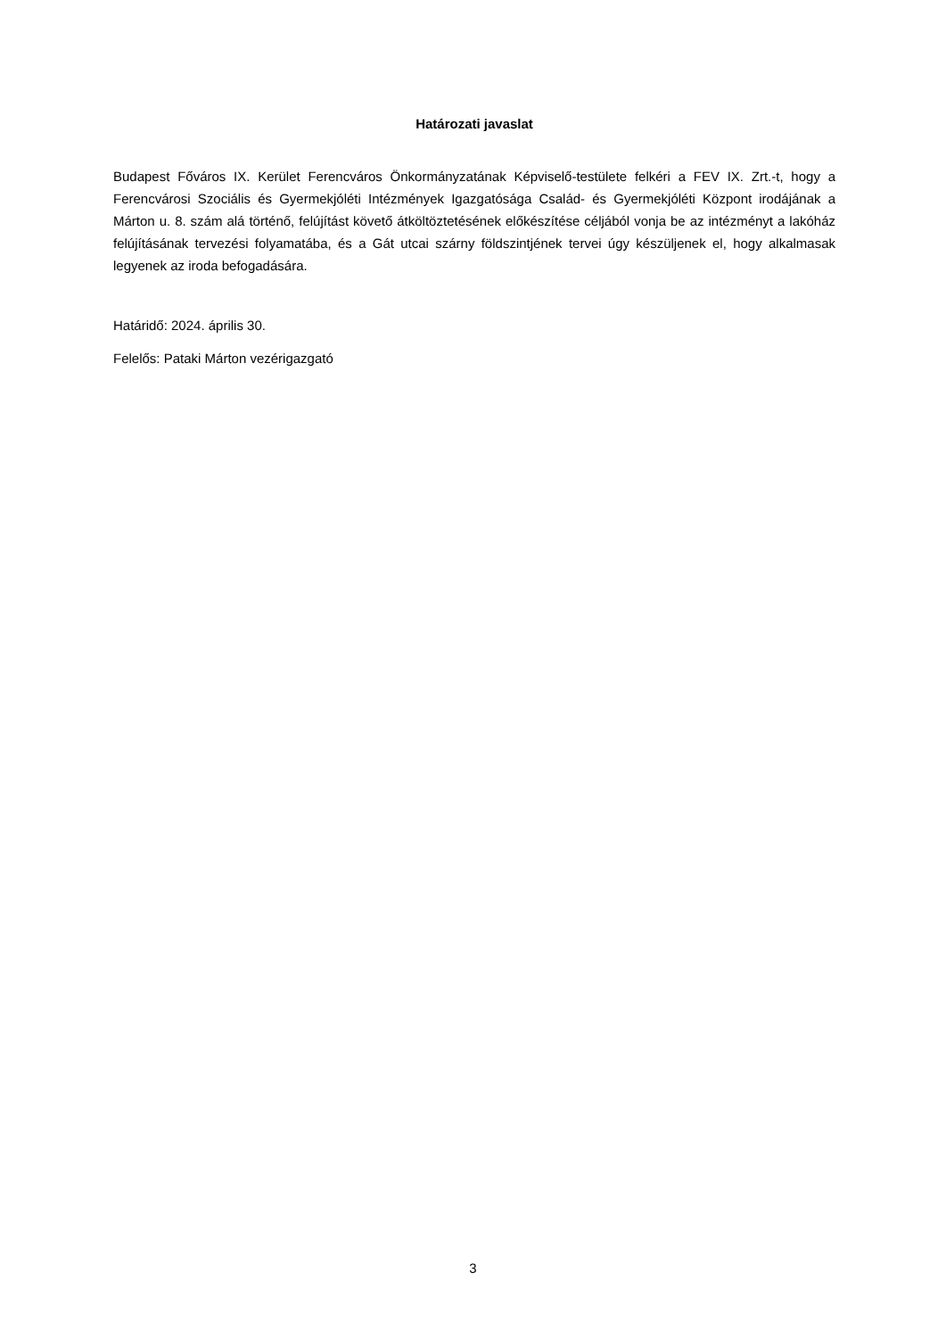Határozati javaslat
Budapest Főváros IX. Kerület Ferencváros Önkormányzatának Képviselő-testülete felkéri a FEV IX. Zrt.-t, hogy a Ferencvárosi Szociális és Gyermekjóléti Intézmények Igazgatósága Család- és Gyermekjóléti Központ irodájának a Márton u. 8. szám alá történő, felújítást követő átköltöztetésének előkészítése céljából vonja be az intézményt a lakóház felújításának tervezési folyamatába, és a Gát utcai szárny földszintjének tervei úgy készüljenek el, hogy alkalmasak legyenek az iroda befogadására.
Határidő: 2024. április 30.
Felelős: Pataki Márton vezérigazgató
3